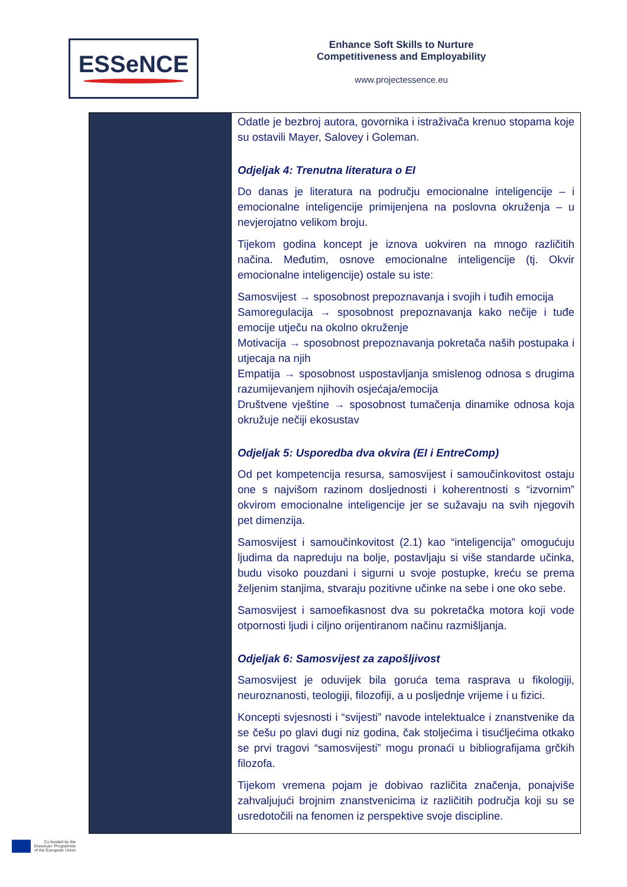ESSeNCE
Enhance Soft Skills to Nurture
Competitiveness and Employability
www.projectessence.eu
| | Odatle je bezbroj autora, govornika i istraživača krenuo stopama koje su ostavili Mayer, Salovey i Goleman. Odjeljak 4: Trenutna literatura o EI Do danas je literatura na području emocionalne inteligencije – i emocionalne inteligencije primijenjena na poslovna okruženja – u nevjerojatno velikom broju. Tijekom godina koncept je iznova uokviren na mnogo različitih načina. Međutim, osnove emocionalne inteligencije (tj. Okvir emocionalne inteligencije) ostale su iste: Samosvijest → sposobnost prepoznavanja i svojih i tuđih emocija Samoregulacija → sposobnost prepoznavanja kako nečije i tuđe emocije utječu na okolno okruženje Motivacija → sposobnost prepoznavanja pokretača naših postupaka i utjecaja na njih Empatija → sposobnost uspostavljanja smislenog odnosa s drugima razumijevanjem njihovih osjećaja/emocija Društvene vještine → sposobnost tumačenja dinamike odnosa koja okružuje nečiji ekosustav Odjeljak 5: Usporedba dva okvira (EI i EntreComp) Od pet kompetencija resursa, samosvijest i samoučinkovitost ostaju one s najvišom razinom dosljednosti i koherentnosti s “izvornim” okvirom emocionalne inteligencije jer se sužavaju na svih njegovih pet dimenzija. Samosvijest i samoučinkovitost (2.1) kao “inteligencija” omogućuju ljudima da napreduju na bolje, postavljaju si više standarde učinka, budu visoko pouzdani i sigurni u svoje postupke, kreću se prema željenim stanjima, stvaraju pozitivne učinke na sebe i one oko sebe. Samosvijest i samoefikasnost dva su pokretačka motora koji vode otpornosti ljudi i ciljno orijentiranom načinu razmišljanja. Odjeljak 6: Samosvijest za zapošljivost Samosvijest je oduvijek bila goruća tema rasprava u fikologiji, neuroznanosti, teologiji, filozofiji, a u posljednje vrijeme i u fizici. Koncepti svjesnosti i “svijesti” navode intelektualce i znanstvenike da se češu po glavi dugi niz godina, čak stoljećima i tisućljećima otkako se prvi tragovi “samosvijesti” mogu pronaći u bibliografijama grčkih filozofa. Tijekom vremena pojam je dobivao različita značenja, ponajviše zahvaljujući brojnim znanstvenicima iz različitih područja koji su se usredotočili na fenomen iz perspektive svoje discipline. |
Co-funded by the
Erasmus+ Programme
of the European Union